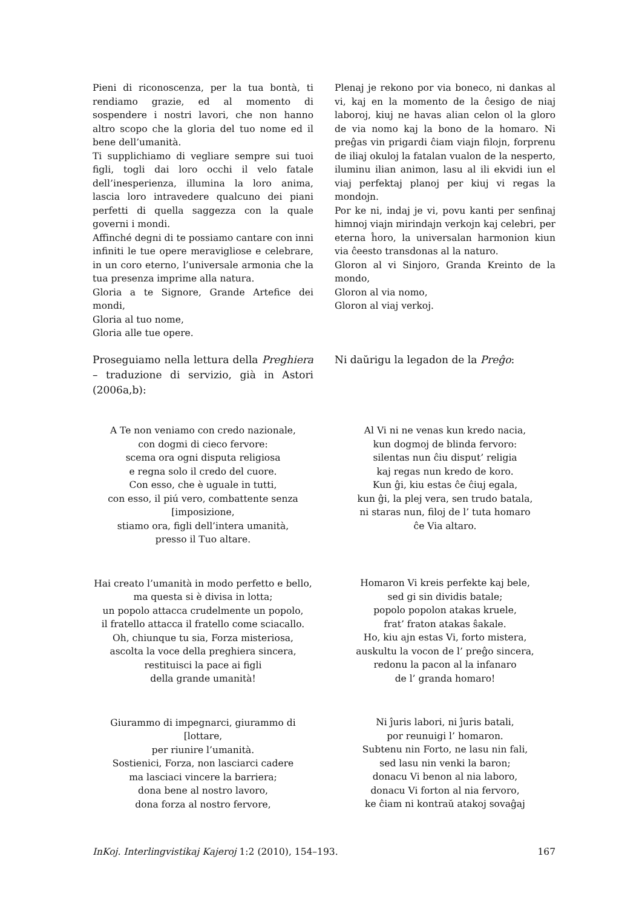Pieni di riconoscenza, per la tua bontà, ti rendiamo grazie, ed al momento di sospendere i nostri lavori, che non hanno altro scopo che la gloria del tuo nome ed il bene dell’umanità.
Ti supplichiamo di vegliare sempre sui tuoi figli, togli dai loro occhi il velo fatale dell’inesperienza, illumina la loro anima, lascia loro intravedere qualcuno dei piani perfetti di quella saggezza con la quale governi i mondi.
Affinché degni di te possiamo cantare con inni infiniti le tue opere meravigliose e celebrare, in un coro eterno, l’universale armonia che la tua presenza imprime alla natura.
Gloria a te Signore, Grande Artefice dei mondi,
Gloria al tuo nome,
Gloria alle tue opere.
Plenaj je rekono por via boneco, ni dankas al vi, kaj en la momento de la ĉesigo de niaj laboroj, kiuj ne havas alian celon ol la gloro de via nomo kaj la bono de la homaro. Ni preĝas vin prigardi ĉiam viajn filojn, forprenu de iliaj okuloj la fatalan vualon de la nesperto, iluminu ilian animon, lasu al ili ekvidi iun el viaj perfektaj planoj per kiuj vi regas la mondojn.
Por ke ni, indaj je vi, povu kanti per senfinaj himnoj viajn mirindajn verkojn kaj celebri, per eterna ĥoro, la universalan harmonion kiun via ĉeesto transdonas al la naturo.
Gloron al vi Sinjoro, Granda Kreinto de la mondo,
Gloron al via nomo,
Gloron al viaj verkoj.
Proseguiamo nella lettura della Preghiera – traduzione di servizio, già in Astori (2006a,b):
Ni daŭrigu la legadon de la Preĝo:
A Te non veniamo con credo nazionale,
con dogmi di cieco fervore:
scema ora ogni disputa religiosa
e regna solo il credo del cuore.
Con esso, che è uguale in tutti,
con esso, il piú vero, combattente senza
[imposizione,
stiamo ora, figli dell’intera umanità,
presso il Tuo altare.
Hai creato l’umanità in modo perfetto e bello,
ma questa si è divisa in lotta;
un popolo attacca crudelmente un popolo,
il fratello attacca il fratello come sciacallo.
Oh, chiunque tu sia, Forza misteriosa,
ascolta la voce della preghiera sincera,
restituisci la pace ai figli
della grande umanità!
Giurammo di impegnarci, giurammo di
[lottare,
per riunire l’umanità.
Sostienici, Forza, non lasciarci cadere
ma lasciaci vincere la barriera;
dona bene al nostro lavoro,
dona forza al nostro fervore,
Al Vi ni ne venas kun kredo nacia,
kun dogmoj de blinda fervoro:
silentas nun ĉiu disput’ religia
kaj regas nun kredo de koro.
Kun ĝi, kiu estas ĉe ĉiuj egala,
kun ĝi, la plej vera, sen trudo batala,
ni staras nun, filoj de l’ tuta homaro
ĉe Via altaro.
Homaron Vi kreis perfekte kaj bele,
sed gi sin dividis batale;
popolo popolon atakas kruele,
frat’ fraton atakas ŝakale.
Ho, kiu ajn estas Vi, forto mistera,
auskultu la vocon de l’ preĝo sincera,
redonu la pacon al la infanaro
de l’ granda homaro!
Ni ĵuris labori, ni ĵuris batali,
por reunuigi l’ homaron.
Subtenu nin Forto, ne lasu nin fali,
sed lasu nin venki la baron;
donacu Vi benon al nia laboro,
donacu Vi forton al nia fervoro,
ke ĉiam ni kontraŭ atakoj sovaĝaj
InKoj. Interlingvistikaj Kajeroj 1:2 (2010), 154–193. 167